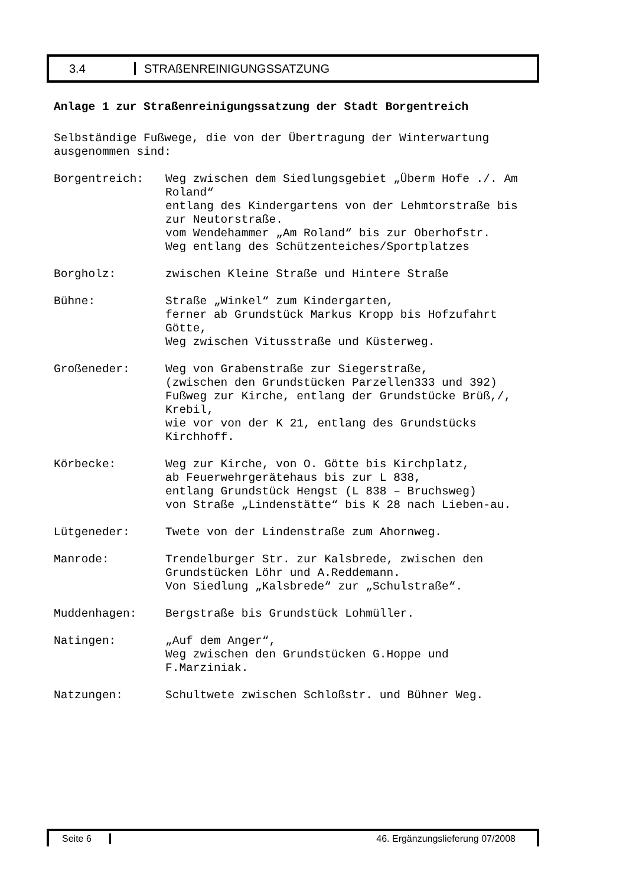3.4 STRAßENREINIGUNGSSATZUNG
Anlage 1 zur Straßenreinigungssatzung der Stadt Borgentreich
Selbständige Fußwege, die von der Übertragung der Winterwartung ausgenommen sind:
| Borgentreich: | Weg zwischen dem Siedlungsgebiet „Überm Hofe ./. Am Roland“ entlang des Kindergartens von der Lehmtorstraße bis zur Neutorstraße. vom Wendehammer „Am Roland“ bis zur Oberhofstr. Weg entlang des Schützenteiches/Sportplatzes |
| Borgholz: | zwischen Kleine Straße und Hintere Straße |
| Bühne: | Straße „Winkel“ zum Kindergarten, ferner ab Grundstück Markus Kropp bis Hofzufahrt Götte, Weg zwischen Vitusstraße und Küsterweg. |
| Großeneder: | Weg von Grabenstraße zur Siegerstraße, (zwischen den Grundstücken Parzellen333 und 392) Fußweg zur Kirche, entlang der Grundstücke Brüß,/, Krebil, wie vor von der K 21, entlang des Grundstücks Kirchhoff. |
| Körbecke: | Weg zur Kirche, von O. Götte bis Kirchplatz, ab Feuerwehrgerätehaus bis zur L 838, entlang Grundstück Hengst (L 838 – Bruchsweg) von Straße „Lindenstätte“ bis K 28 nach Lieben-au. |
| Lütgeneder: | Twete von der Lindenstraße zum Ahornweg. |
| Manrode: | Trendelburger Str. zur Kalsbrede, zwischen den Grundstücken Löhr und A.Reddemann. Von Siedlung „Kalsbrede“ zur „Schulstraße“. |
| Muddenhagen: | Bergstraße bis Grundstück Lohmüller. |
| Natingen: | „Auf dem Anger“, Weg zwischen den Grundstücken G.Hoppe und F.Marziniak. |
| Natzungen: | Schultwete zwischen Schloßstr. und Bühner Weg. |
Seite 6 46. Ergänzungslieferung 07/2008